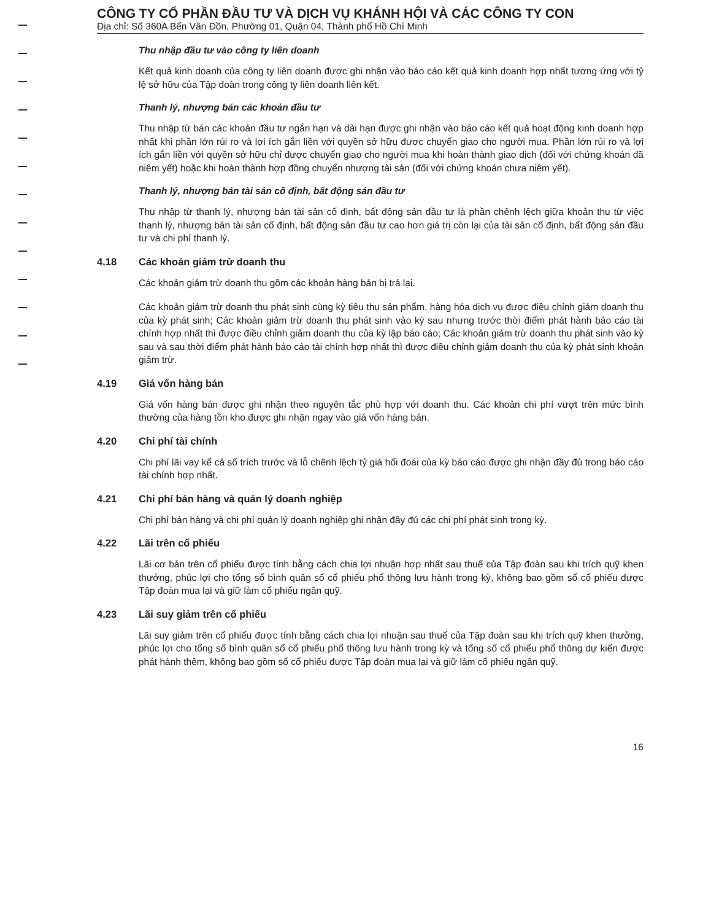CÔNG TY CỔ PHẦN ĐẦU TƯ VÀ DỊCH VỤ KHÁNH HỘI VÀ CÁC CÔNG TY CON
Địa chỉ: Số 360A Bến Vân Đồn, Phường 01, Quận 04, Thành phố Hồ Chí Minh
Thu nhập đầu tư vào công ty liên doanh
Kết quả kinh doanh của công ty liên doanh được ghi nhận vào báo cáo kết quả kinh doanh hợp nhất tương ứng với tỷ lệ sở hữu của Tập đoàn trong công ty liên doanh liên kết.
Thanh lý, nhượng bán các khoản đầu tư
Thu nhập từ bán các khoản đầu tư ngắn hạn và dài hạn được ghi nhận vào báo cáo kết quả hoạt động kinh doanh hợp nhất khi phần lớn rủi ro và lợi ích gắn liền với quyền sở hữu được chuyển giao cho người mua. Phần lớn rủi ro và lợi ích gắn liền với quyền sở hữu chỉ được chuyển giao cho người mua khi hoàn thành giao dịch (đối với chứng khoán đã niêm yết) hoặc khi hoàn thành hợp đồng chuyển nhượng tài sản (đối với chứng khoán chưa niêm yết).
Thanh lý, nhượng bán tài sản cố định, bất động sản đầu tư
Thu nhập từ thanh lý, nhượng bán tài sản cố định, bất động sản đầu tư là phần chênh lệch giữa khoản thu từ việc thanh lý, nhượng bán tài sản cố định, bất động sản đầu tư cao hơn giá trị còn lại của tài sản cố định, bất động sản đầu tư và chi phí thanh lý.
4.18 Các khoản giảm trừ doanh thu
Các khoản giảm trừ doanh thu gồm các khoản hàng bán bị trả lại.
Các khoản giảm trừ doanh thu phát sinh cùng kỳ tiêu thụ sản phẩm, hàng hóa dịch vụ được điều chỉnh giảm doanh thu của kỳ phát sinh; Các khoản giảm trừ doanh thu phát sinh vào kỳ sau nhưng trước thời điểm phát hành báo cáo tài chính hợp nhất thì được điều chỉnh giảm doanh thu của kỳ lập báo cáo; Các khoản giảm trừ doanh thu phát sinh vào kỳ sau và sau thời điểm phát hành báo cáo tài chính hợp nhất thì được điều chỉnh giảm doanh thu của kỳ phát sinh khoản giảm trừ.
4.19 Giá vốn hàng bán
Giá vốn hàng bán được ghi nhận theo nguyên tắc phù hợp với doanh thu. Các khoản chi phí vượt trên mức bình thường của hàng tồn kho được ghi nhận ngay vào giá vốn hàng bán.
4.20 Chi phí tài chính
Chi phí lãi vay kể cả số trích trước và lỗ chênh lệch tỷ giá hối đoái của kỳ báo cáo được ghi nhận đầy đủ trong báo cáo tài chính hợp nhất.
4.21 Chi phí bán hàng và quản lý doanh nghiệp
Chi phí bán hàng và chi phí quản lý doanh nghiệp ghi nhận đầy đủ các chi phí phát sinh trong kỳ.
4.22 Lãi trên cổ phiếu
Lãi cơ bản trên cổ phiếu được tính bằng cách chia lợi nhuận hợp nhất sau thuế của Tập đoàn sau khi trích quỹ khen thưởng, phúc lợi cho tổng số bình quân số cổ phiếu phổ thông lưu hành trong kỳ, không bao gồm số cổ phiếu được Tập đoàn mua lại và giữ làm cổ phiếu ngân quỹ.
4.23 Lãi suy giảm trên cổ phiếu
Lãi suy giảm trên cổ phiếu được tính bằng cách chia lợi nhuận sau thuế của Tập đoàn sau khi trích quỹ khen thưởng, phúc lợi cho tổng số bình quân số cổ phiếu phổ thông lưu hành trong kỳ và tổng số cổ phiếu phổ thông dự kiến được phát hành thêm, không bao gồm số cổ phiếu được Tập đoàn mua lại và giữ làm cổ phiếu ngân quỹ.
16